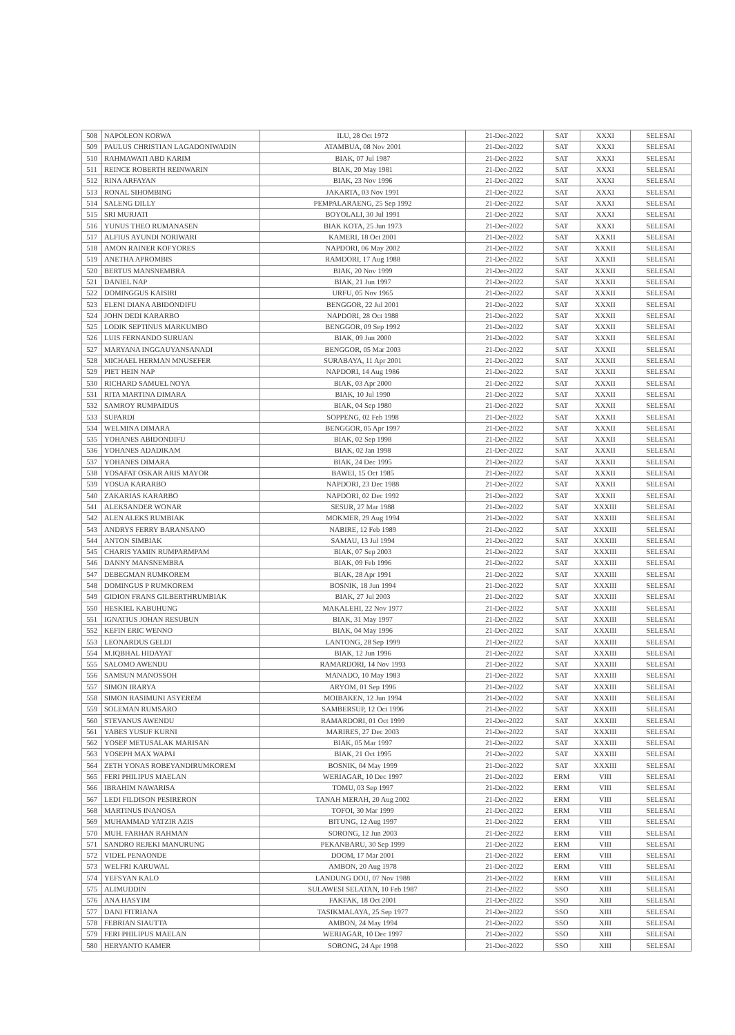| 508 | NAPOLEON KORWA | ILU, 28 Oct 1972 | 21-Dec-2022 | SAT | XXXI | SELESAI |
| 509 | PAULUS CHRISTIAN LAGADONIWADIN | ATAMBUA, 08 Nov 2001 | 21-Dec-2022 | SAT | XXXI | SELESAI |
| 510 | RAHMAWATI ABD KARIM | BIAK, 07 Jul 1987 | 21-Dec-2022 | SAT | XXXI | SELESAI |
| 511 | REINCE ROBERTH REINWARIN | BIAK, 20 May 1981 | 21-Dec-2022 | SAT | XXXI | SELESAI |
| 512 | RINA ARFAYAN | BIAK, 23 Nov 1996 | 21-Dec-2022 | SAT | XXXI | SELESAI |
| 513 | RONAL SIHOMBING | JAKARTA, 03 Nov 1991 | 21-Dec-2022 | SAT | XXXI | SELESAI |
| 514 | SALENG DILLY | PEMPALARAENG, 25 Sep 1992 | 21-Dec-2022 | SAT | XXXI | SELESAI |
| 515 | SRI MURJATI | BOYOLALI, 30 Jul 1991 | 21-Dec-2022 | SAT | XXXI | SELESAI |
| 516 | YUNUS THEO RUMANASEN | BIAK KOTA, 25 Jun 1973 | 21-Dec-2022 | SAT | XXXI | SELESAI |
| 517 | ALFIUS AYUNDI NORIWARI | KAMERI, 18 Oct 2001 | 21-Dec-2022 | SAT | XXXII | SELESAI |
| 518 | AMON RAINER KOFYORES | NAPDORI, 06 May 2002 | 21-Dec-2022 | SAT | XXXII | SELESAI |
| 519 | ANETHA APROMBIS | RAMDORI, 17 Aug 1988 | 21-Dec-2022 | SAT | XXXII | SELESAI |
| 520 | BERTUS MANSNEMBRA | BIAK, 20 Nov 1999 | 21-Dec-2022 | SAT | XXXII | SELESAI |
| 521 | DANIEL NAP | BIAK, 21 Jun 1997 | 21-Dec-2022 | SAT | XXXII | SELESAI |
| 522 | DOMINGGUS KAISIRI | URFU, 05 Nov 1965 | 21-Dec-2022 | SAT | XXXII | SELESAI |
| 523 | ELENI DIANA ABIDONDIFU | BENGGOR, 22 Jul 2001 | 21-Dec-2022 | SAT | XXXII | SELESAI |
| 524 | JOHN DEDI KARARBO | NAPDORI, 28 Oct 1988 | 21-Dec-2022 | SAT | XXXII | SELESAI |
| 525 | LODIK SEPTINUS MARKUMBO | BENGGOR, 09 Sep 1992 | 21-Dec-2022 | SAT | XXXII | SELESAI |
| 526 | LUIS FERNANDO SURUAN | BIAK, 09 Jun 2000 | 21-Dec-2022 | SAT | XXXII | SELESAI |
| 527 | MARYANA INGGAUYANSANADI | BENGGOR, 05 Mar 2003 | 21-Dec-2022 | SAT | XXXII | SELESAI |
| 528 | MICHAEL HERMAN MNUSEFER | SURABAYA, 11 Apr 2001 | 21-Dec-2022 | SAT | XXXII | SELESAI |
| 529 | PIET HEIN NAP | NAPDORI, 14 Aug 1986 | 21-Dec-2022 | SAT | XXXII | SELESAI |
| 530 | RICHARD SAMUEL NOYA | BIAK, 03 Apr 2000 | 21-Dec-2022 | SAT | XXXII | SELESAI |
| 531 | RITA MARTINA DIMARA | BIAK, 10 Jul 1990 | 21-Dec-2022 | SAT | XXXII | SELESAI |
| 532 | SAMROY RUMPAIDUS | BIAK, 04 Sep 1980 | 21-Dec-2022 | SAT | XXXII | SELESAI |
| 533 | SUPARDI | SOPPENG, 02 Feb 1998 | 21-Dec-2022 | SAT | XXXII | SELESAI |
| 534 | WELMINA DIMARA | BENGGOR, 05 Apr 1997 | 21-Dec-2022 | SAT | XXXII | SELESAI |
| 535 | YOHANES ABIDONDIFU | BIAK, 02 Sep 1998 | 21-Dec-2022 | SAT | XXXII | SELESAI |
| 536 | YOHANES ADADIKAM | BIAK, 02 Jan 1998 | 21-Dec-2022 | SAT | XXXII | SELESAI |
| 537 | YOHANES DIMARA | BIAK, 24 Dec 1995 | 21-Dec-2022 | SAT | XXXII | SELESAI |
| 538 | YOSAFAT OSKAR ARIS MAYOR | BAWEI, 15 Oct 1985 | 21-Dec-2022 | SAT | XXXII | SELESAI |
| 539 | YOSUA KARARBO | NAPDORI, 23 Dec 1988 | 21-Dec-2022 | SAT | XXXII | SELESAI |
| 540 | ZAKARIAS KARARBO | NAPDORI, 02 Dec 1992 | 21-Dec-2022 | SAT | XXXII | SELESAI |
| 541 | ALEKSANDER WONAR | SESUR, 27 Mar 1988 | 21-Dec-2022 | SAT | XXXIII | SELESAI |
| 542 | ALEN ALEKS RUMBIAK | MOKMER, 29 Aug 1994 | 21-Dec-2022 | SAT | XXXIII | SELESAI |
| 543 | ANDRYS FERRY BARANSANO | NABIRE, 12 Feb 1989 | 21-Dec-2022 | SAT | XXXIII | SELESAI |
| 544 | ANTON SIMBIAK | SAMAU, 13 Jul 1994 | 21-Dec-2022 | SAT | XXXIII | SELESAI |
| 545 | CHARIS YAMIN RUMPARMPAM | BIAK, 07 Sep 2003 | 21-Dec-2022 | SAT | XXXIII | SELESAI |
| 546 | DANNY MANSNEMBRA | BIAK, 09 Feb 1996 | 21-Dec-2022 | SAT | XXXIII | SELESAI |
| 547 | DEBEGMAN RUMKOREM | BIAK, 28 Apr 1991 | 21-Dec-2022 | SAT | XXXIII | SELESAI |
| 548 | DOMINGUS P RUMKOREM | BOSNIK, 18 Jun 1994 | 21-Dec-2022 | SAT | XXXIII | SELESAI |
| 549 | GIDION FRANS GILBERTHRUMBIAK | BIAK, 27 Jul 2003 | 21-Dec-2022 | SAT | XXXIII | SELESAI |
| 550 | HESKIEL KABUHUNG | MAKALEHI, 22 Nov 1977 | 21-Dec-2022 | SAT | XXXIII | SELESAI |
| 551 | IGNATIUS JOHAN RESUBUN | BIAK, 31 May 1997 | 21-Dec-2022 | SAT | XXXIII | SELESAI |
| 552 | KEFIN ERIC WENNO | BIAK, 04 May 1996 | 21-Dec-2022 | SAT | XXXIII | SELESAI |
| 553 | LEONARDUS GELDI | LANTONG, 28 Sep 1999 | 21-Dec-2022 | SAT | XXXIII | SELESAI |
| 554 | M.IQBHAL HIDAYAT | BIAK, 12 Jun 1996 | 21-Dec-2022 | SAT | XXXIII | SELESAI |
| 555 | SALOMO AWENDU | RAMARDORI, 14 Nov 1993 | 21-Dec-2022 | SAT | XXXIII | SELESAI |
| 556 | SAMSUN MANOSSOH | MANADO, 10 May 1983 | 21-Dec-2022 | SAT | XXXIII | SELESAI |
| 557 | SIMON IRARYA | ARYOM, 01 Sep 1996 | 21-Dec-2022 | SAT | XXXIII | SELESAI |
| 558 | SIMON RASIMUNI ASYEREM | MOIBAKEN, 12 Jun 1994 | 21-Dec-2022 | SAT | XXXIII | SELESAI |
| 559 | SOLEMAN RUMSARO | SAMBERSUP, 12 Oct 1996 | 21-Dec-2022 | SAT | XXXIII | SELESAI |
| 560 | STEVANUS AWENDU | RAMARDORI, 01 Oct 1999 | 21-Dec-2022 | SAT | XXXIII | SELESAI |
| 561 | YABES YUSUF KURNI | MARIRES, 27 Dec 2003 | 21-Dec-2022 | SAT | XXXIII | SELESAI |
| 562 | YOSEF METUSALAK MARISAN | BIAK, 05 Mar 1997 | 21-Dec-2022 | SAT | XXXIII | SELESAI |
| 563 | YOSEPH MAX WAPAI | BIAK, 21 Oct 1995 | 21-Dec-2022 | SAT | XXXIII | SELESAI |
| 564 | ZETH YONAS ROBEYANDIRUMKOREM | BOSNIK, 04 May 1999 | 21-Dec-2022 | SAT | XXXIII | SELESAI |
| 565 | FERI PHILIPUS MAELAN | WERIAGAR, 10 Dec 1997 | 21-Dec-2022 | ERM | VIII | SELESAI |
| 566 | IBRAHIM NAWARISA | TOMU, 03 Sep 1997 | 21-Dec-2022 | ERM | VIII | SELESAI |
| 567 | LEDI FILDISON PESIRERON | TANAH MERAH, 20 Aug 2002 | 21-Dec-2022 | ERM | VIII | SELESAI |
| 568 | MARTINUS INANOSA | TOFOI, 30 Mar 1999 | 21-Dec-2022 | ERM | VIII | SELESAI |
| 569 | MUHAMMAD YATZIR AZIS | BITUNG, 12 Aug 1997 | 21-Dec-2022 | ERM | VIII | SELESAI |
| 570 | MUH. FARHAN RAHMAN | SORONG, 12 Jun 2003 | 21-Dec-2022 | ERM | VIII | SELESAI |
| 571 | SANDRO REJEKI MANURUNG | PEKANBARU, 30 Sep 1999 | 21-Dec-2022 | ERM | VIII | SELESAI |
| 572 | VIDEL PENAONDE | DOOM, 17 Mar 2001 | 21-Dec-2022 | ERM | VIII | SELESAI |
| 573 | WELFRI KARUWAL | AMBON, 20 Aug 1978 | 21-Dec-2022 | ERM | VIII | SELESAI |
| 574 | YEFSYAN KALO | LANDUNG DOU, 07 Nov 1988 | 21-Dec-2022 | ERM | VIII | SELESAI |
| 575 | ALIMUDDIN | SULAWESI SELATAN, 10 Feb 1987 | 21-Dec-2022 | SSO | XIII | SELESAI |
| 576 | ANA HASYIM | FAKFAK, 18 Oct 2001 | 21-Dec-2022 | SSO | XIII | SELESAI |
| 577 | DANI FITRIANA | TASIKMALAYA, 25 Sep 1977 | 21-Dec-2022 | SSO | XIII | SELESAI |
| 578 | FEBRIAN SIAUTTA | AMBON, 24 May 1994 | 21-Dec-2022 | SSO | XIII | SELESAI |
| 579 | FERI PHILIPUS MAELAN | WERIAGAR, 10 Dec 1997 | 21-Dec-2022 | SSO | XIII | SELESAI |
| 580 | HERYANTO KAMER | SORONG, 24 Apr 1998 | 21-Dec-2022 | SSO | XIII | SELESAI |